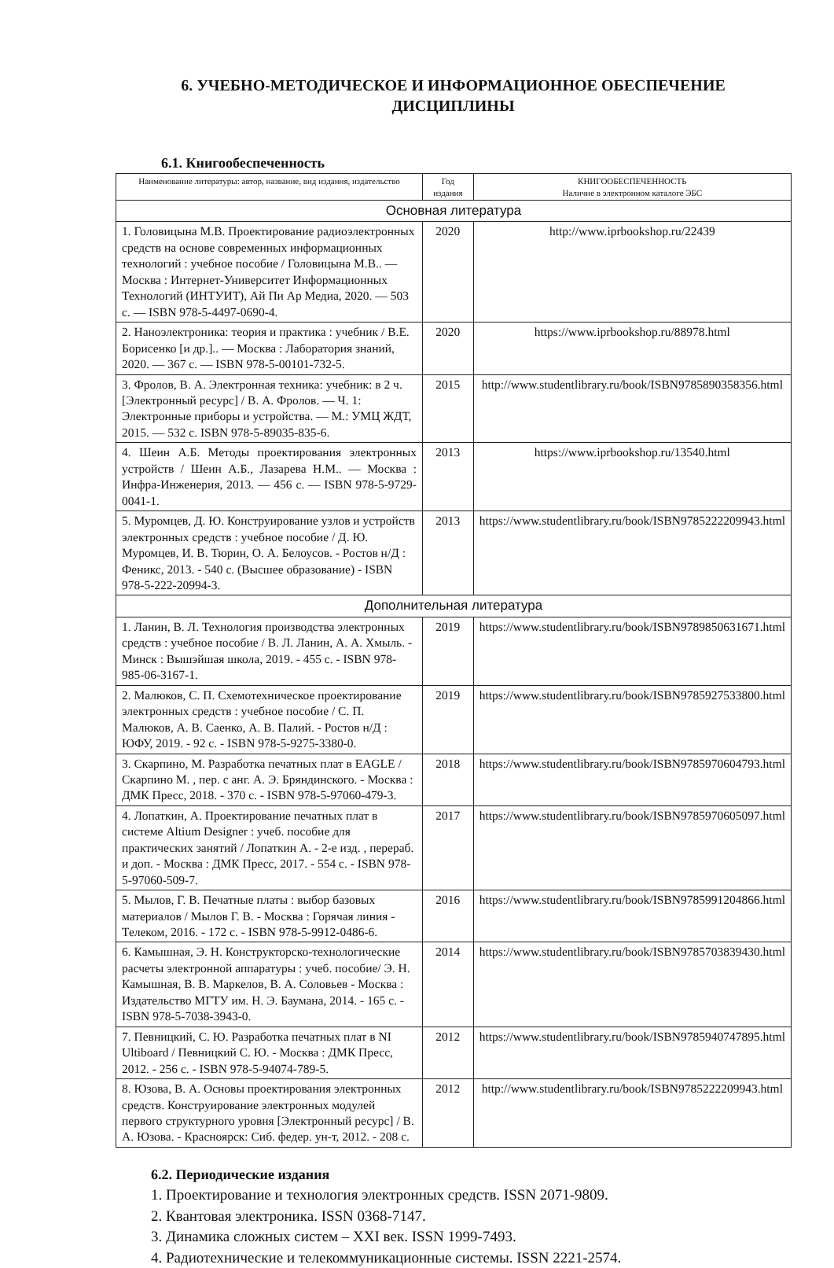6. УЧЕБНО-МЕТОДИЧЕСКОЕ И ИНФОРМАЦИОННОЕ ОБЕСПЕЧЕНИЕ
ДИСЦИПЛИНЫ
6.1. Книгообеспеченность
| Наименование литературы: автор, название, вид издания, издательство | Год издания | КНИГООБЕСПЕЧЕННОСТЬ Наличие в электронном каталоге ЭБС |
| --- | --- | --- |
| Основная литература | | |
| 1. Головицына М.В. Проектирование радиоэлектронных средств на основе современных информационных технологий : учебное пособие / Головицына М.В.. — Москва : Интернет-Университет Информационных Технологий (ИНТУИТ), Ай Пи Ар Медиа, 2020. — 503 c. — ISBN 978-5-4497-0690-4. | 2020 | http://www.iprbookshop.ru/22439 |
| 2. Наноэлектроника: теория и практика : учебник / В.Е. Борисенко [и др.].. — Москва : Лаборатория знаний, 2020. — 367 c. — ISBN 978-5-00101-732-5. | 2020 | https://www.iprbookshop.ru/88978.html |
| 3. Фролов, В. А. Электронная техника: учебник: в 2 ч. [Электронный ресурс] / В. А. Фролов. — Ч. 1: Электронные приборы и устройства. — М.: УМЦ ЖДТ, 2015. — 532 с. ISBN 978-5-89035-835-6. | 2015 | http://www.studentlibrary.ru/book/ISBN9785890358356.html |
| 4. Шеин А.Б. Методы проектирования электронных устройств / Шеин А.Б., Лазарева Н.М.. — Москва : Инфра-Инженерия, 2013. — 456 c. — ISBN 978-5-9729-0041-1. | 2013 | https://www.iprbookshop.ru/13540.html |
| 5. Муромцев, Д. Ю. Конструирование узлов и устройств электронных средств : учебное пособие / Д. Ю. Муромцев, И. В. Тюрин, О. А. Белоусов. - Ростов н/Д : Феникс, 2013. - 540 с. (Высшее образование) - ISBN 978-5-222-20994-3. | 2013 | https://www.studentlibrary.ru/book/ISBN9785222209943.html |
| Дополнительная литература | | |
| 1. Ланин, В. Л. Технология производства электронных средств : учебное пособие / В. Л. Ланин, А. А. Хмыль. - Минск : Вышэйшая школа, 2019. - 455 с. - ISBN 978-985-06-3167-1. | 2019 | https://www.studentlibrary.ru/book/ISBN9789850631671.html |
| 2. Малюков, С. П. Схемотехническое проектирование электронных средств : учебное пособие / С. П. Малюков, А. В. Саенко, А. В. Палий. - Ростов н/Д : ЮФУ, 2019. - 92 с. - ISBN 978-5-9275-3380-0. | 2019 | https://www.studentlibrary.ru/book/ISBN9785927533800.html |
| 3. Скарпино, М. Разработка печатных плат в EAGLE / Скарпино М. , пер. с анг. А. Э. Бряндинского. - Москва : ДМК Пресс, 2018. - 370 с. - ISBN 978-5-97060-479-3. | 2018 | https://www.studentlibrary.ru/book/ISBN9785970604793.html |
| 4. Лопаткин, А. Проектирование печатных плат в системе Altium Designer : учеб. пособие для практических занятий / Лопаткин А. - 2-е изд. , перераб. и доп. - Москва : ДМК Пресс, 2017. - 554 с. - ISBN 978-5-97060-509-7. | 2017 | https://www.studentlibrary.ru/book/ISBN9785970605097.html |
| 5. Мылов, Г. В. Печатные платы : выбор базовых материалов / Мылов Г. В. - Москва : Горячая линия - Телеком, 2016. - 172 с. - ISBN 978-5-9912-0486-6. | 2016 | https://www.studentlibrary.ru/book/ISBN9785991204866.html |
| 6. Камышная, Э. Н. Конструкторско-технологические расчеты электронной аппаратуры : учеб. пособие/ Э. Н. Камышная, В. В. Маркелов, В. А. Соловьев - Москва : Издательство МГТУ им. Н. Э. Баумана, 2014. - 165 с. - ISBN 978-5-7038-3943-0. | 2014 | https://www.studentlibrary.ru/book/ISBN9785703839430.html |
| 7. Певницкий, С. Ю. Разработка печатных плат в NI Ultiboard / Певницкий С. Ю. - Москва : ДМК Пресс, 2012. - 256 с. - ISBN 978-5-94074-789-5. | 2012 | https://www.studentlibrary.ru/book/ISBN9785940747895.html |
| 8. Юзова, В. А. Основы проектирования электронных средств. Конструирование электронных модулей первого структурного уровня [Электронный ресурс] / В. А. Юзова. - Красноярск: Сиб. федер. ун-т, 2012. - 208 с. | 2012 | http://www.studentlibrary.ru/book/ISBN9785222209943.html |
6.2. Периодические издания
1. Проектирование и технология электронных средств. ISSN 2071-9809.
2. Квантовая электроника. ISSN 0368-7147.
3. Динамика сложных систем – XXI век. ISSN 1999-7493.
4. Радиотехнические и телекоммуникационные системы. ISSN 2221-2574.